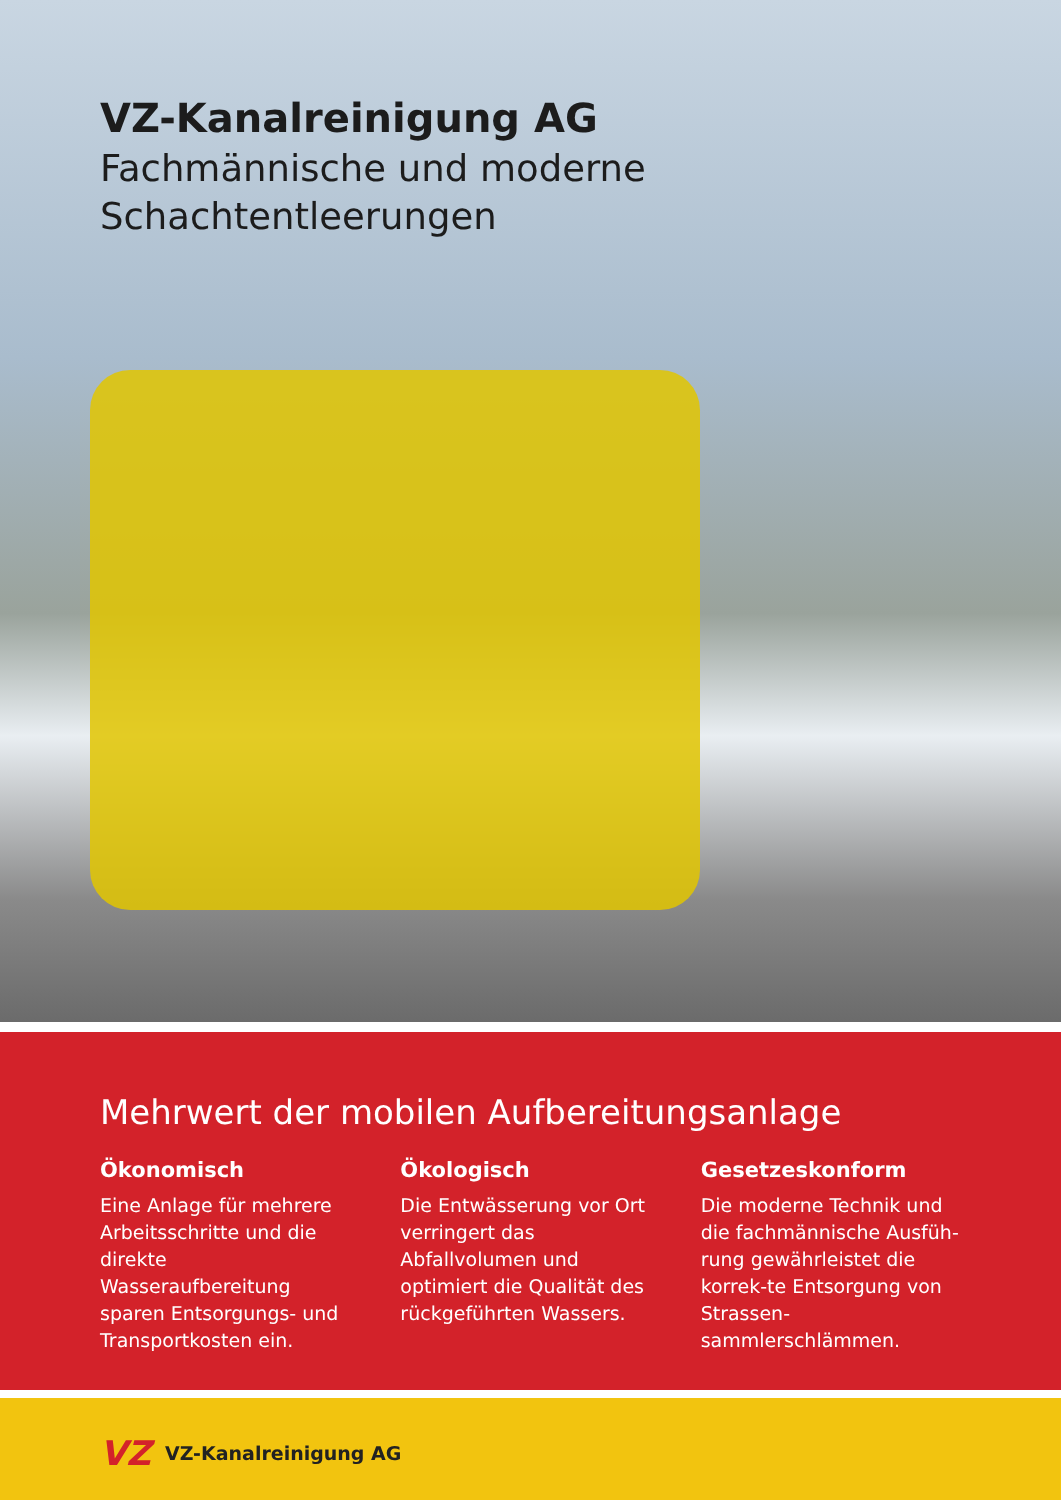VZ-Kanalreinigung AG
Fachmännische und moderne
Schachtentleerungen
Mehrwert der mobilen Aufbereitungsanlage
Ökonomisch
Eine Anlage für mehrere Arbeitsschritte und die direkte Wasseraufbereitung sparen Entsorgungs- und Transportkosten ein.
Ökologisch
Die Entwässerung vor Ort verringert das Abfallvolumen und optimiert die Qualität des rückgeführten Wassers.
Gesetzeskonform
Die moderne Technik und die fachmännische Ausfüh-rung gewährleistet die korrek-te Entsorgung von Strassen-sammlerschlämmen.
VZ VZ-Kanalreinigung AG